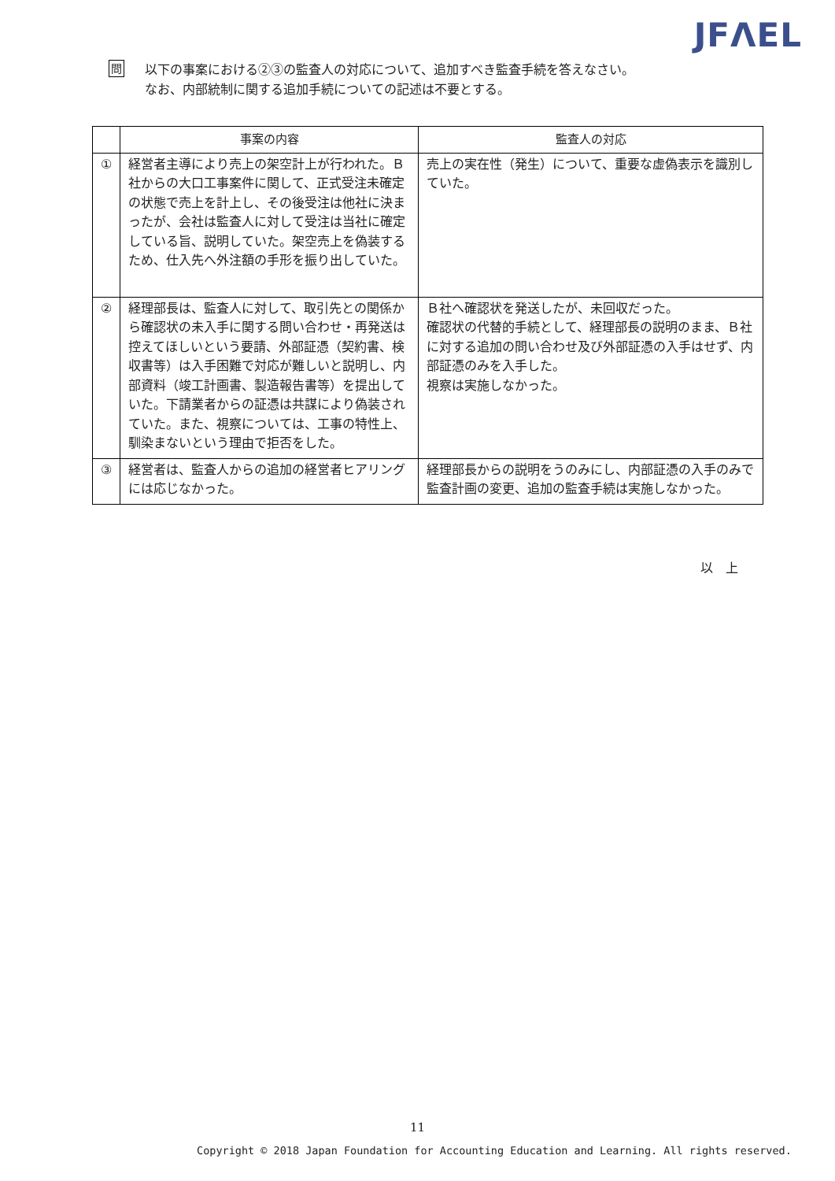JFΛEL
問
以下の事案における②③の監査人の対応について、追加すべき監査手続を答えなさい。
なお、内部統制に関する追加手続についての記述は不要とする。
| | 事案の内容 | 監査人の対応 |
| --- | --- | --- |
| ① | 経営者主導により売上の架空計上が行われた。Ｂ社からの大口工事案件に関して、正式受注未確定の状態で売上を計上し、その後受注は他社に決まったが、会社は監査人に対して受注は当社に確定している旨、説明していた。架空売上を偽装するため、仕入先へ外注額の手形を振り出していた。 | 売上の実在性（発生）について、重要な虚偽表示を識別していた。 |
| ② | 経理部長は、監査人に対して、取引先との関係から確認状の未入手に関する問い合わせ・再発送は控えてほしいという要請、外部証憑（契約書、検収書等）は入手困難で対応が難しいと説明し、内部資料（竣工計画書、製造報告書等）を提出していた。下請業者からの証憑は共謀により偽装されていた。また、視察については、工事の特性上、馴染まないという理由で拒否をした。 | Ｂ社へ確認状を発送したが、未回収だった。 確認状の代替的手続として、経理部長の説明のまま、Ｂ社に対する追加の問い合わせ及び外部証憑の入手はせず、内部証憑のみを入手した。 視察は実施しなかった。 |
| ③ | 経営者は、監査人からの追加の経営者ヒアリングには応じなかった。 | 経理部長からの説明をうのみにし、内部証憑の入手のみで監査計画の変更、追加の監査手続は実施しなかった。 |
以　上
11
Copyright © 2018 Japan Foundation for Accounting Education and Learning. All rights reserved.